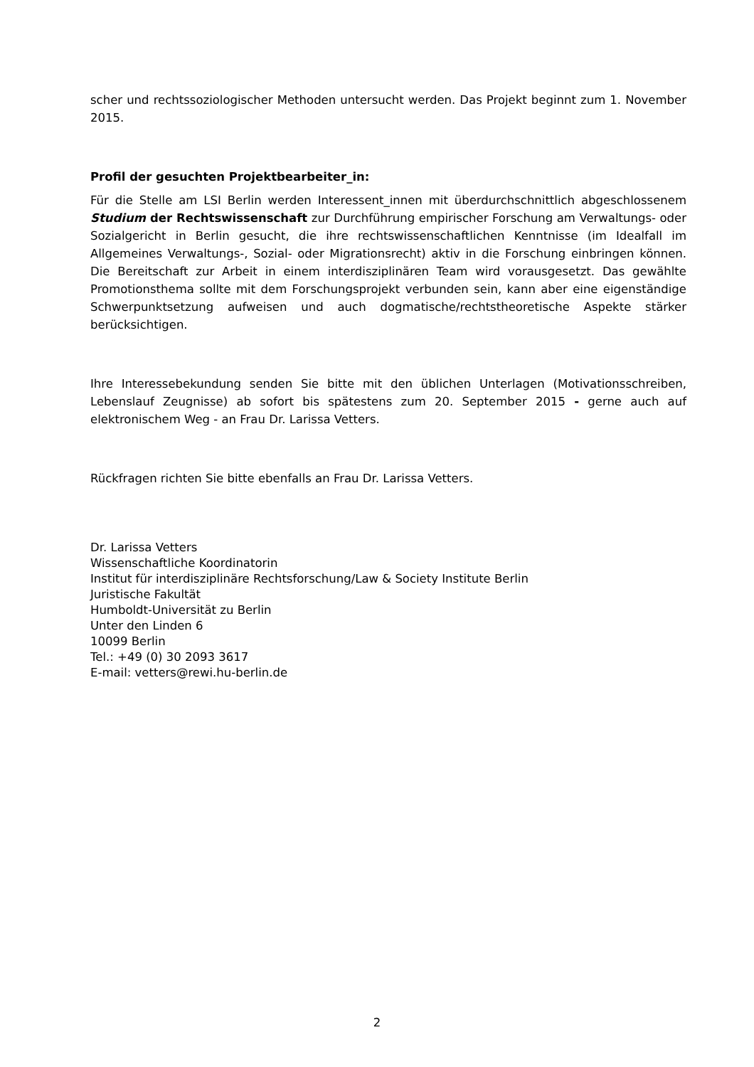scher und rechtssoziologischer Methoden untersucht werden. Das Projekt beginnt zum 1. November 2015.
Profil der gesuchten Projektbearbeiter_in:
Für die Stelle am LSI Berlin werden Interessent_innen mit überdurchschnittlich abgeschlossenem Studium der Rechtswissenschaft zur Durchführung empirischer Forschung am Verwaltungs- oder Sozialgericht in Berlin gesucht, die ihre rechtswissenschaftlichen Kenntnisse (im Idealfall im Allgemeines Verwaltungs-, Sozial- oder Migrationsrecht) aktiv in die Forschung einbringen können. Die Bereitschaft zur Arbeit in einem interdisziplinären Team wird vorausgesetzt. Das gewählte Promotionsthema sollte mit dem Forschungsprojekt verbunden sein, kann aber eine eigenständige Schwerpunktsetzung aufweisen und auch dogmatische/rechtstheoretische Aspekte stärker berücksichtigen.
Ihre Interessebekundung senden Sie bitte mit den üblichen Unterlagen (Motivationsschreiben, Lebenslauf Zeugnisse) ab sofort bis spätestens zum 20. September 2015 - gerne auch auf elektronischem Weg - an Frau Dr. Larissa Vetters.
Rückfragen richten Sie bitte ebenfalls an Frau Dr. Larissa Vetters.
Dr. Larissa Vetters
Wissenschaftliche Koordinatorin
Institut für interdisziplinäre Rechtsforschung/Law & Society Institute Berlin
Juristische Fakultät
Humboldt-Universität zu Berlin
Unter den Linden 6
10099 Berlin
Tel.: +49 (0) 30 2093 3617
E-mail: vetters@rewi.hu-berlin.de
2